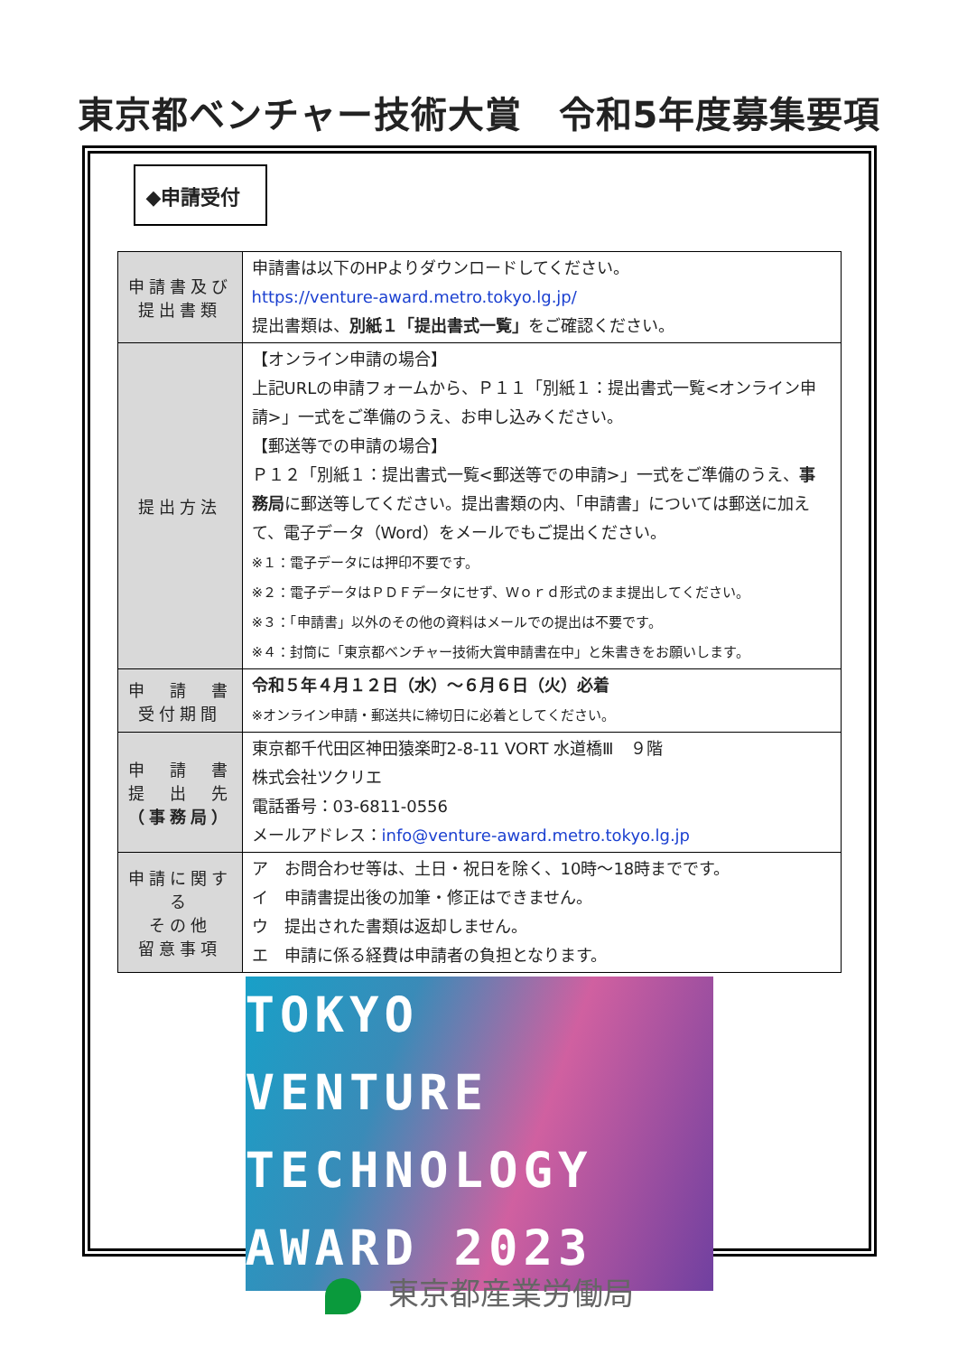東京都ベンチャー技術大賞　令和5年度募集要項
◆申請受付
| 申請書及び 提出書類 | 申請書は以下のHPよりダウンロードしてください。 https://venture-award.metro.tokyo.lg.jp/ 提出書類は、 別紙１「提出書式一覧」 をご確認ください。 |
| 提出方法 | 【オンライン申請の場合】 上記URLの申請フォームから、Ｐ１１「別紙１：提出書式一覧<オンライン申請>」一式をご準備のうえ、お申し込みください。 【郵送等での申請の場合】 Ｐ１２「別紙１：提出書式一覧<郵送等での申請>」一式をご準備のうえ、 事務局 に郵送等してください。提出書類の内、「申請書」については郵送に加えて、電子データ（Word）をメールでもご提出ください。 ※１：電子データには押印不要です。 ※２：電子データはＰＤＦデータにせず、Ｗｏｒｄ形式のまま提出してください。 ※３：「申請書」以外のその他の資料はメールでの提出は不要です。 ※４：封筒に「東京都ベンチャー技術大賞申請書在中」と朱書きをお願いします。 |
| 申 請 書 受付期間 | 令和５年４月１２日（水）～６月６日（火）必着 ※オンライン申請・郵送共に締切日に必着としてください。 |
| 申 請 書 提 出 先 （事務局） | 東京都千代田区神田猿楽町2-8-11 VORT 水道橋Ⅲ ９階 株式会社ツクリエ 電話番号：03-6811-0556 メールアドレス： info@venture-award.metro.tokyo.lg.jp |
| 申請に関する その他 留意事項 | ア お問合わせ等は、土日・祝日を除く、10時～18時までです。 イ 申請書提出後の加筆・修正はできません。 ウ 提出された書類は返却しません。 エ 申請に係る経費は申請者の負担となります。 |
TOKYO
VENTURE
TECHNOLOGY
AWARD 2023
東京都産業労働局